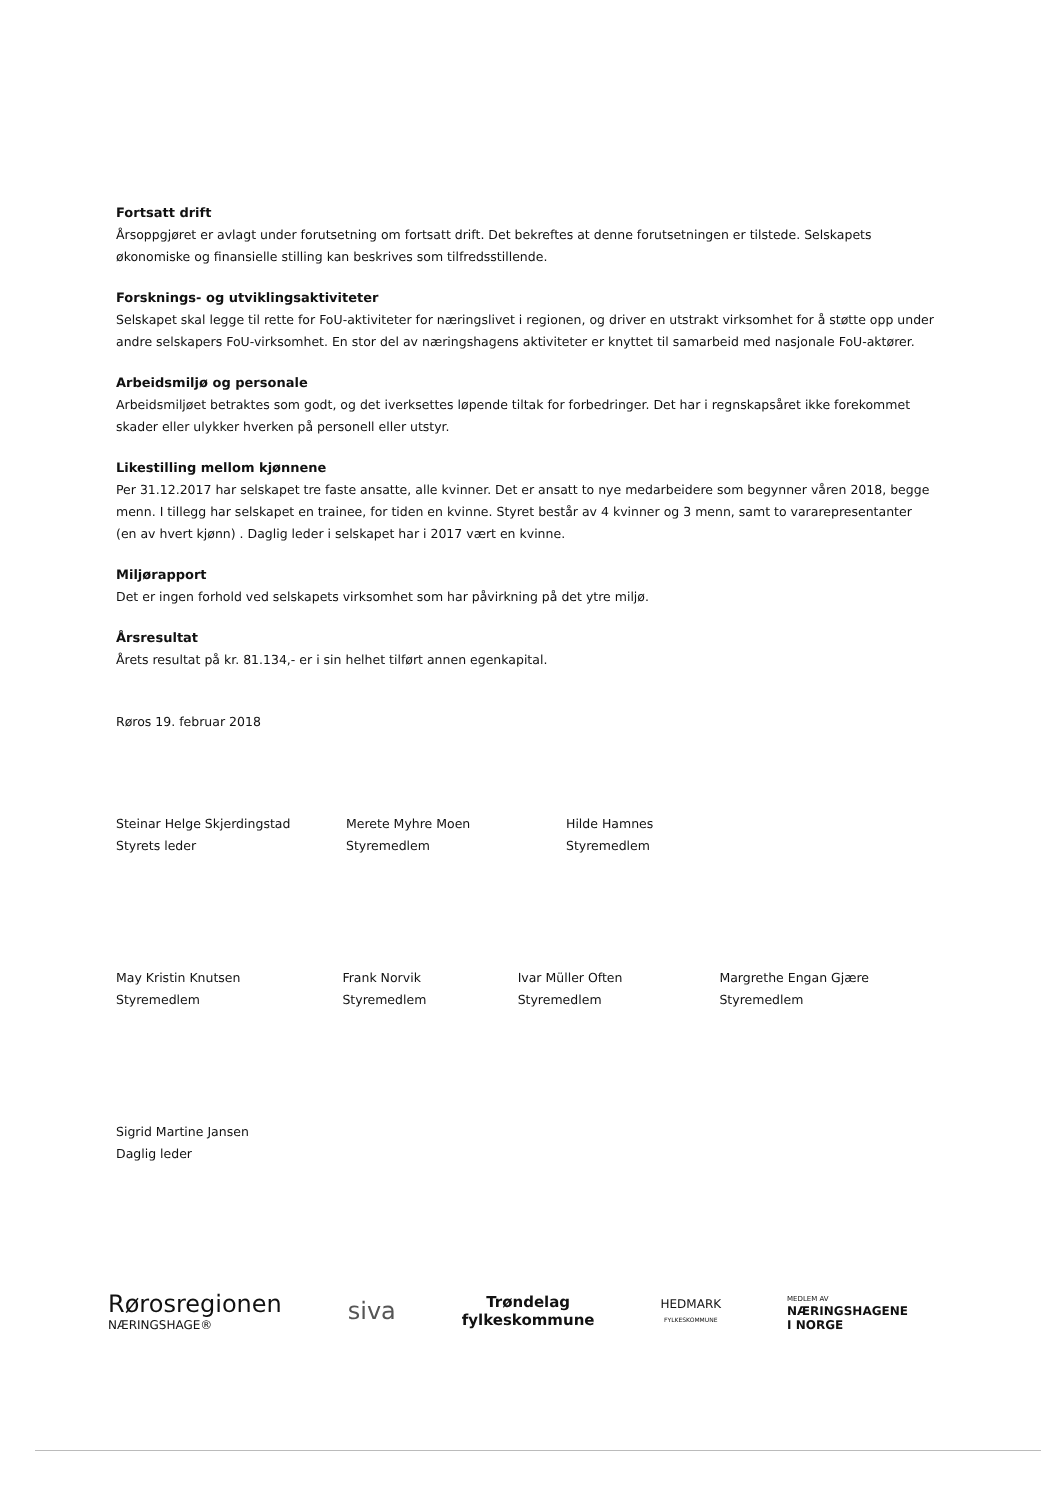Fortsatt drift
Årsoppgjøret er avlagt under forutsetning om fortsatt drift. Det bekreftes at denne forutsetningen er tilstede. Selskapets økonomiske og finansielle stilling kan beskrives som tilfredsstillende.
Forsknings- og utviklingsaktiviteter
Selskapet skal legge til rette for FoU-aktiviteter for næringslivet i regionen, og driver en utstrakt virksomhet for å støtte opp under andre selskapers FoU-virksomhet. En stor del av næringshagens aktiviteter er knyttet til samarbeid med nasjonale FoU-aktører.
Arbeidsmiljø og personale
Arbeidsmiljøet betraktes som godt, og det iverksettes løpende tiltak for forbedringer. Det har i regnskapsåret ikke forekommet skader eller ulykker hverken på personell eller utstyr.
Likestilling mellom kjønnene
Per 31.12.2017 har selskapet tre faste ansatte, alle kvinner. Det er ansatt to nye medarbeidere som begynner våren 2018, begge menn. I tillegg har selskapet en trainee, for tiden en kvinne. Styret består av 4 kvinner og 3 menn, samt to vararepresentanter (en av hvert kjønn) . Daglig leder i selskapet har i 2017 vært en kvinne.
Miljørapport
Det er ingen forhold ved selskapets virksomhet som har påvirkning på det ytre miljø.
Årsresultat
Årets resultat på kr. 81.134,- er i sin helhet tilført annen egenkapital.
Røros 19. februar 2018
Steinar Helge Skjerdingstad
Styrets leder
Merete Myhre Moen
Styremedlem
Hilde Hamnes
Styremedlem
May Kristin Knutsen
Styremedlem
Frank Norvik
Styremedlem
Ivar Müller Often
Styremedlem
Margrethe Engan Gjære
Styremedlem
Sigrid Martine Jansen
Daglig leder
Rørosregionen
NÆRINGSHAGE®
siva
Trøndelag
fylkeskommune
HEDMARK
FYLKESKOMMUNE
MEDLEM AV
NÆRINGSHAGENE
I NORGE